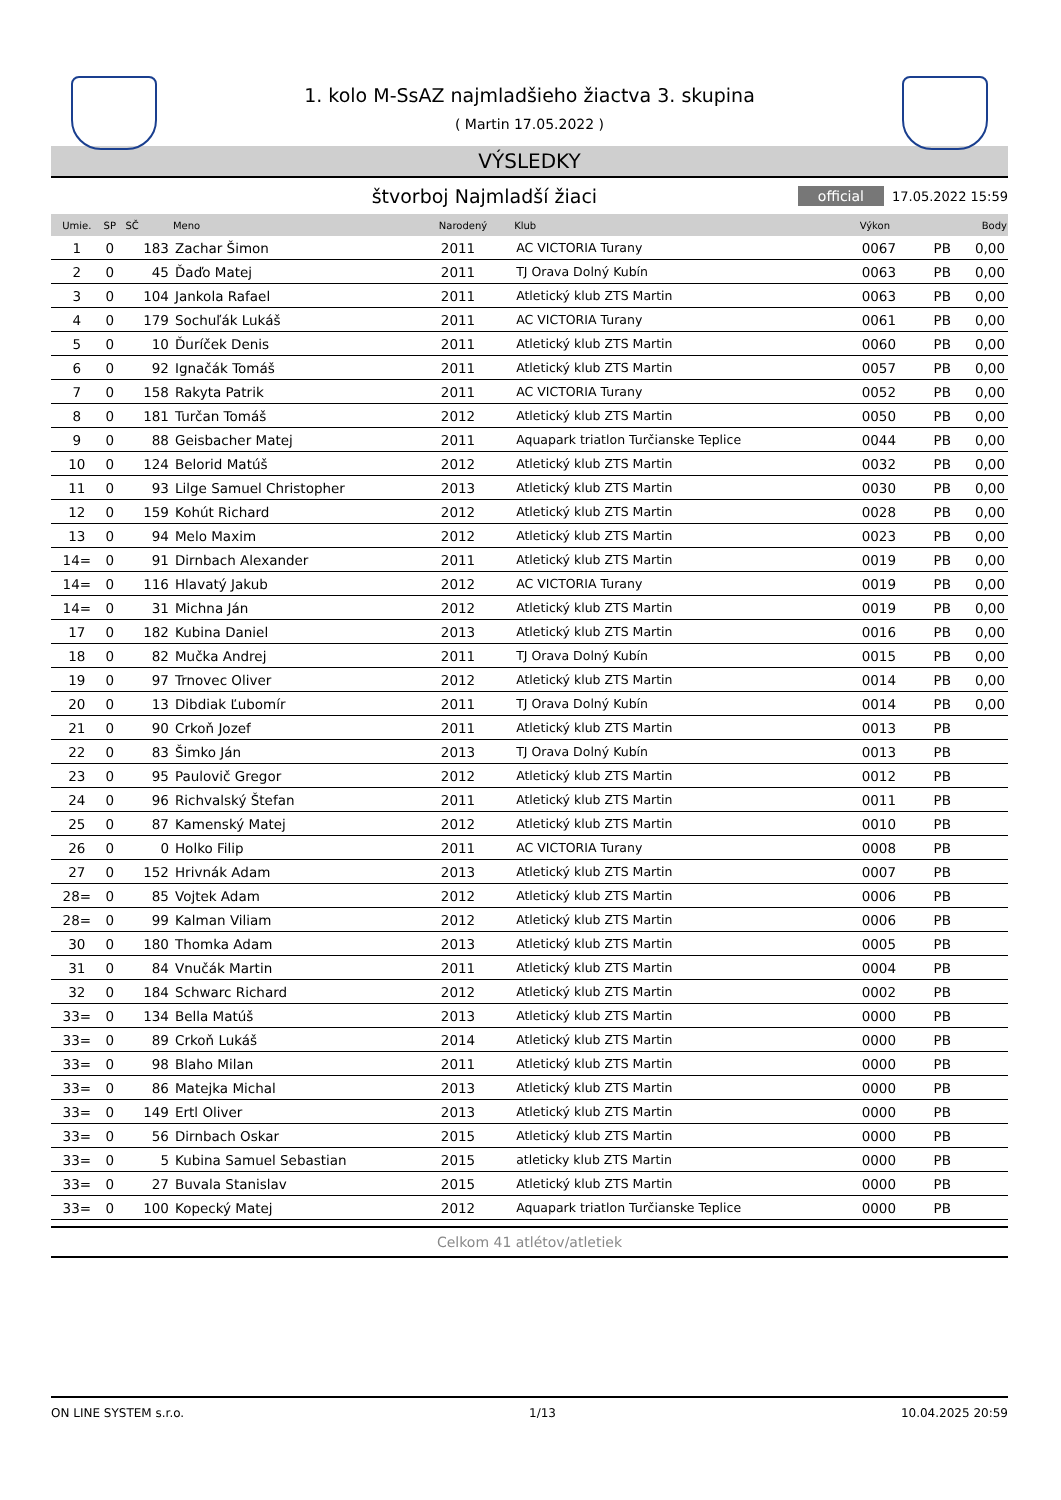1. kolo M-SsAZ najmladšieho žiactva 3. skupina
( Martin 17.05.2022 )
VÝSLEDKY
štvorboj Najmladší žiaci
official 17.05.2022 15:59
| Umie. | SP | SČ | Meno | Narodený | Klub | Výkon | | Body |
| --- | --- | --- | --- | --- | --- | --- | --- | --- |
| 1 | 0 | 183 | Zachar Šimon | 2011 | AC VICTORIA Turany | 0067 | PB | 0,00 |
| 2 | 0 | 45 | Ďaďo Matej | 2011 | TJ Orava Dolný Kubín | 0063 | PB | 0,00 |
| 3 | 0 | 104 | Jankola Rafael | 2011 | Atletický klub ZTS Martin | 0063 | PB | 0,00 |
| 4 | 0 | 179 | Sochuľák Lukáš | 2011 | AC VICTORIA Turany | 0061 | PB | 0,00 |
| 5 | 0 | 10 | Ďuríček Denis | 2011 | Atletický klub ZTS Martin | 0060 | PB | 0,00 |
| 6 | 0 | 92 | Ignačák Tomáš | 2011 | Atletický klub ZTS Martin | 0057 | PB | 0,00 |
| 7 | 0 | 158 | Rakyta Patrik | 2011 | AC VICTORIA Turany | 0052 | PB | 0,00 |
| 8 | 0 | 181 | Turčan Tomáš | 2012 | Atletický klub ZTS Martin | 0050 | PB | 0,00 |
| 9 | 0 | 88 | Geisbacher Matej | 2011 | Aquapark triatlon Turčianske Teplice | 0044 | PB | 0,00 |
| 10 | 0 | 124 | Belorid Matúš | 2012 | Atletický klub ZTS Martin | 0032 | PB | 0,00 |
| 11 | 0 | 93 | Lilge Samuel Christopher | 2013 | Atletický klub ZTS Martin | 0030 | PB | 0,00 |
| 12 | 0 | 159 | Kohút Richard | 2012 | Atletický klub ZTS Martin | 0028 | PB | 0,00 |
| 13 | 0 | 94 | Melo Maxim | 2012 | Atletický klub ZTS Martin | 0023 | PB | 0,00 |
| 14= | 0 | 91 | Dirnbach Alexander | 2011 | Atletický klub ZTS Martin | 0019 | PB | 0,00 |
| 14= | 0 | 116 | Hlavatý Jakub | 2012 | AC VICTORIA Turany | 0019 | PB | 0,00 |
| 14= | 0 | 31 | Michna Ján | 2012 | Atletický klub ZTS Martin | 0019 | PB | 0,00 |
| 17 | 0 | 182 | Kubina Daniel | 2013 | Atletický klub ZTS Martin | 0016 | PB | 0,00 |
| 18 | 0 | 82 | Mučka Andrej | 2011 | TJ Orava Dolný Kubín | 0015 | PB | 0,00 |
| 19 | 0 | 97 | Trnovec Oliver | 2012 | Atletický klub ZTS Martin | 0014 | PB | 0,00 |
| 20 | 0 | 13 | Dibdiak Ľubomír | 2011 | TJ Orava Dolný Kubín | 0014 | PB | 0,00 |
| 21 | 0 | 90 | Crkoň Jozef | 2011 | Atletický klub ZTS Martin | 0013 | PB | |
| 22 | 0 | 83 | Šimko Ján | 2013 | TJ Orava Dolný Kubín | 0013 | PB | |
| 23 | 0 | 95 | Paulovič Gregor | 2012 | Atletický klub ZTS Martin | 0012 | PB | |
| 24 | 0 | 96 | Richvalský Štefan | 2011 | Atletický klub ZTS Martin | 0011 | PB | |
| 25 | 0 | 87 | Kamenský Matej | 2012 | Atletický klub ZTS Martin | 0010 | PB | |
| 26 | 0 | 0 | Holko Filip | 2011 | AC VICTORIA Turany | 0008 | PB | |
| 27 | 0 | 152 | Hrivnák Adam | 2013 | Atletický klub ZTS Martin | 0007 | PB | |
| 28= | 0 | 85 | Vojtek Adam | 2012 | Atletický klub ZTS Martin | 0006 | PB | |
| 28= | 0 | 99 | Kalman Viliam | 2012 | Atletický klub ZTS Martin | 0006 | PB | |
| 30 | 0 | 180 | Thomka Adam | 2013 | Atletický klub ZTS Martin | 0005 | PB | |
| 31 | 0 | 84 | Vnučák Martin | 2011 | Atletický klub ZTS Martin | 0004 | PB | |
| 32 | 0 | 184 | Schwarc Richard | 2012 | Atletický klub ZTS Martin | 0002 | PB | |
| 33= | 0 | 134 | Bella Matúš | 2013 | Atletický klub ZTS Martin | 0000 | PB | |
| 33= | 0 | 89 | Crkoň Lukáš | 2014 | Atletický klub ZTS Martin | 0000 | PB | |
| 33= | 0 | 98 | Blaho Milan | 2011 | Atletický klub ZTS Martin | 0000 | PB | |
| 33= | 0 | 86 | Matejka Michal | 2013 | Atletický klub ZTS Martin | 0000 | PB | |
| 33= | 0 | 149 | Ertl Oliver | 2013 | Atletický klub ZTS Martin | 0000 | PB | |
| 33= | 0 | 56 | Dirnbach Oskar | 2015 | Atletický klub ZTS Martin | 0000 | PB | |
| 33= | 0 | 5 | Kubina Samuel Sebastian | 2015 | atleticky klub ZTS Martin | 0000 | PB | |
| 33= | 0 | 27 | Buvala Stanislav | 2015 | Atletický klub ZTS Martin | 0000 | PB | |
| 33= | 0 | 100 | Kopecký Matej | 2012 | Aquapark triatlon Turčianske Teplice | 0000 | PB | |
Celkom 41 atlétov/atletiek
ON LINE SYSTEM s.r.o. 1/13 10.04.2025 20:59